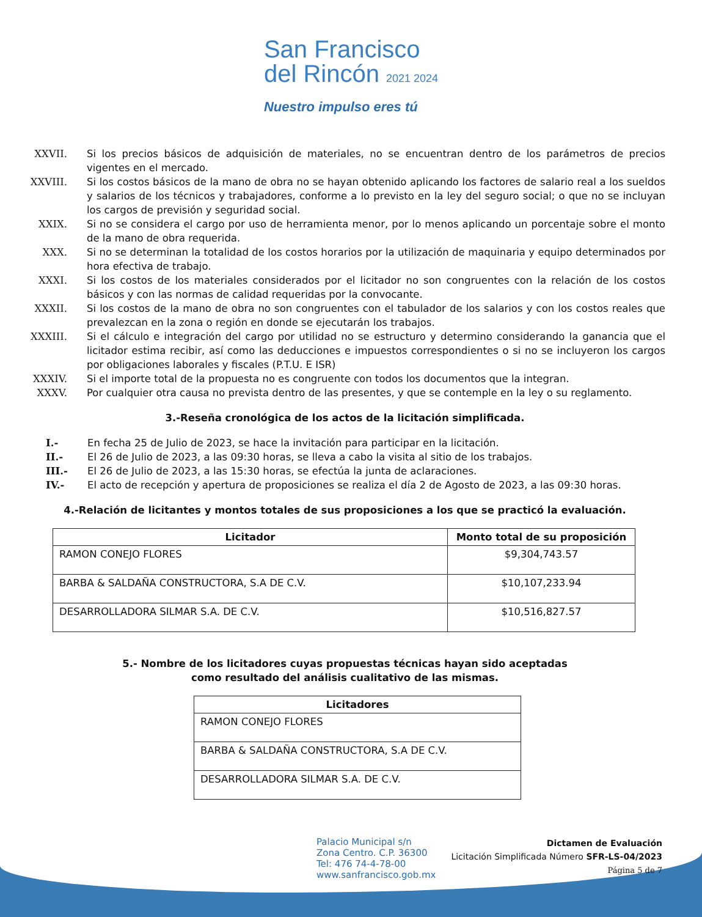San Francisco
del Rincón 2021 2024
Nuestro impulso eres tú
XXVII. Si los precios básicos de adquisición de materiales, no se encuentran dentro de los parámetros de precios vigentes en el mercado.
XXVIII. Si los costos básicos de la mano de obra no se hayan obtenido aplicando los factores de salario real a los sueldos y salarios de los técnicos y trabajadores, conforme a lo previsto en la ley del seguro social; o que no se incluyan los cargos de previsión y seguridad social.
XXIX. Si no se considera el cargo por uso de herramienta menor, por lo menos aplicando un porcentaje sobre el monto de la mano de obra requerida.
XXX. Si no se determinan la totalidad de los costos horarios por la utilización de maquinaria y equipo determinados por hora efectiva de trabajo.
XXXI. Si los costos de los materiales considerados por el licitador no son congruentes con la relación de los costos básicos y con las normas de calidad requeridas por la convocante.
XXXII. Si los costos de la mano de obra no son congruentes con el tabulador de los salarios y con los costos reales que prevalezcan en la zona o región en donde se ejecutarán los trabajos.
XXXIII. Si el cálculo e integración del cargo por utilidad no se estructuro y determino considerando la ganancia que el licitador estima recibir, así como las deducciones e impuestos correspondientes o si no se incluyeron los cargos por obligaciones laborales y fiscales (P.T.U. E ISR)
XXXIV. Si el importe total de la propuesta no es congruente con todos los documentos que la integran.
XXXV. Por cualquier otra causa no prevista dentro de las presentes, y que se contemple en la ley o su reglamento.
3.-Reseña cronológica de los actos de la licitación simplificada.
I.- En fecha 25 de Julio de 2023, se hace la invitación para participar en la licitación.
II.- El 26 de Julio de 2023, a las 09:30 horas, se lleva a cabo la visita al sitio de los trabajos.
III.- El 26 de Julio de 2023, a las 15:30 horas, se efectúa la junta de aclaraciones.
IV.- El acto de recepción y apertura de proposiciones se realiza el día 2 de Agosto de 2023, a las 09:30 horas.
4.-Relación de licitantes y montos totales de sus proposiciones a los que se practicó la evaluación.
| Licitador | Monto total de su proposición |
| --- | --- |
| RAMON CONEJO FLORES | $9,304,743.57 |
| BARBA & SALDAÑA CONSTRUCTORA, S.A DE C.V. | $10,107,233.94 |
| DESARROLLADORA SILMAR S.A. DE C.V. | $10,516,827.57 |
5.- Nombre de los licitadores cuyas propuestas técnicas hayan sido aceptadas
como resultado del análisis cualitativo de las mismas.
| Licitadores |
| --- |
| RAMON CONEJO FLORES |
| BARBA & SALDAÑA CONSTRUCTORA, S.A DE C.V. |
| DESARROLLADORA SILMAR S.A. DE C.V. |
Palacio Municipal s/n
Zona Centro. C.P. 36300
Tel: 476 74-4-78-00
www.sanfrancisco.gob.mx
Dictamen de Evaluación
Licitación Simplificada Número SFR-LS-04/2023
Página 5 de 7